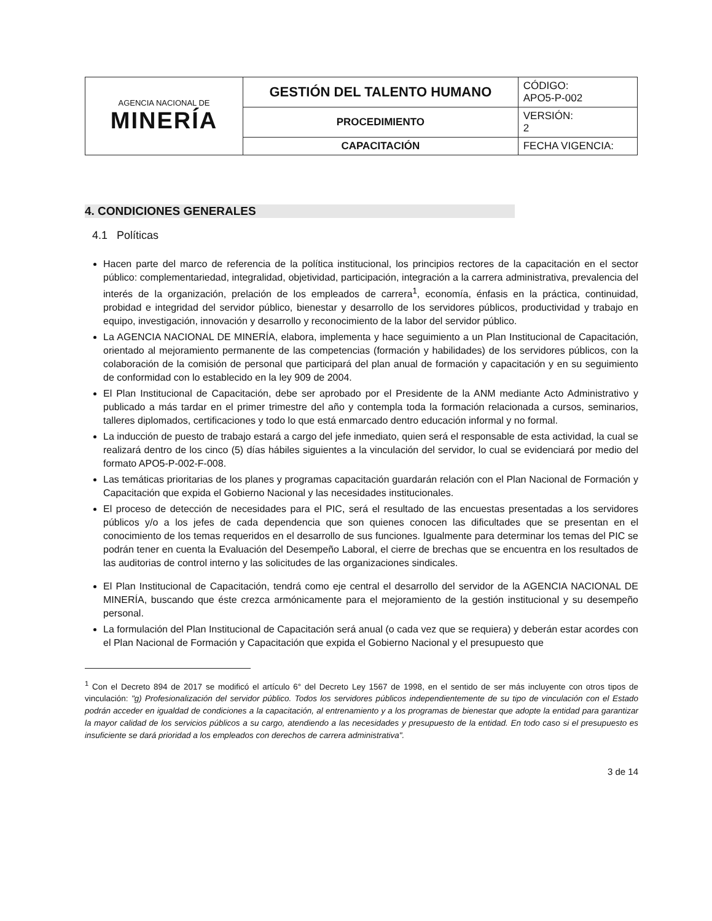| AGENCIA NACIONAL DE MINERÍA | GESTIÓN DEL TALENTO HUMANO | CÓDIGO: APO5-P-002 |
| | PROCEDIMIENTO | VERSIÓN: 2 |
| | CAPACITACIÓN | FECHA VIGENCIA: |
4. CONDICIONES GENERALES
4.1 Políticas
Hacen parte del marco de referencia de la política institucional, los principios rectores de la capacitación en el sector público: complementariedad, integralidad, objetividad, participación, integración a la carrera administrativa, prevalencia del interés de la organización, prelación de los empleados de carrera<sup>1</sup>, economía, énfasis en la práctica, continuidad, probidad e integridad del servidor público, bienestar y desarrollo de los servidores públicos, productividad y trabajo en equipo, investigación, innovación y desarrollo y reconocimiento de la labor del servidor público.
La AGENCIA NACIONAL DE MINERÍA, elabora, implementa y hace seguimiento a un Plan Institucional de Capacitación, orientado al mejoramiento permanente de las competencias (formación y habilidades) de los servidores públicos, con la colaboración de la comisión de personal que participará del plan anual de formación y capacitación y en su seguimiento de conformidad con lo establecido en la ley 909 de 2004.
El Plan Institucional de Capacitación, debe ser aprobado por el Presidente de la ANM mediante Acto Administrativo y publicado a más tardar en el primer trimestre del año y contempla toda la formación relacionada a cursos, seminarios, talleres diplomados, certificaciones y todo lo que está enmarcado dentro educación informal y no formal.
La inducción de puesto de trabajo estará a cargo del jefe inmediato, quien será el responsable de esta actividad, la cual se realizará dentro de los cinco (5) días hábiles siguientes a la vinculación del servidor, lo cual se evidenciará por medio del formato APO5-P-002-F-008.
Las temáticas prioritarias de los planes y programas capacitación guardarán relación con el Plan Nacional de Formación y Capacitación que expida el Gobierno Nacional y las necesidades institucionales.
El proceso de detección de necesidades para el PIC, será el resultado de las encuestas presentadas a los servidores públicos y/o a los jefes de cada dependencia que son quienes conocen las dificultades que se presentan en el conocimiento de los temas requeridos en el desarrollo de sus funciones. Igualmente para determinar los temas del PIC se podrán tener en cuenta la Evaluación del Desempeño Laboral, el cierre de brechas que se encuentra en los resultados de las auditorias de control interno y las solicitudes de las organizaciones sindicales.
El Plan Institucional de Capacitación, tendrá como eje central el desarrollo del servidor de la AGENCIA NACIONAL DE MINERÍA, buscando que éste crezca armónicamente para el mejoramiento de la gestión institucional y su desempeño personal.
La formulación del Plan Institucional de Capacitación será anual (o cada vez que se requiera) y deberán estar acordes con el Plan Nacional de Formación y Capacitación que expida el Gobierno Nacional y el presupuesto que
<sup>1</sup> Con el Decreto 894 de 2017 se modificó el artículo 6° del Decreto Ley 1567 de 1998, en el sentido de ser más incluyente con otros tipos de vinculación: "g) Profesionalización del servidor público. Todos los servidores públicos independientemente de su tipo de vinculación con el Estado podrán acceder en igualdad de condiciones a la capacitación, al entrenamiento y a los programas de bienestar que adopte la entidad para garantizar la mayor calidad de los servicios públicos a su cargo, atendiendo a las necesidades y presupuesto de la entidad. En todo caso si el presupuesto es insuficiente se dará prioridad a los empleados con derechos de carrera administrativa".
3 de 14